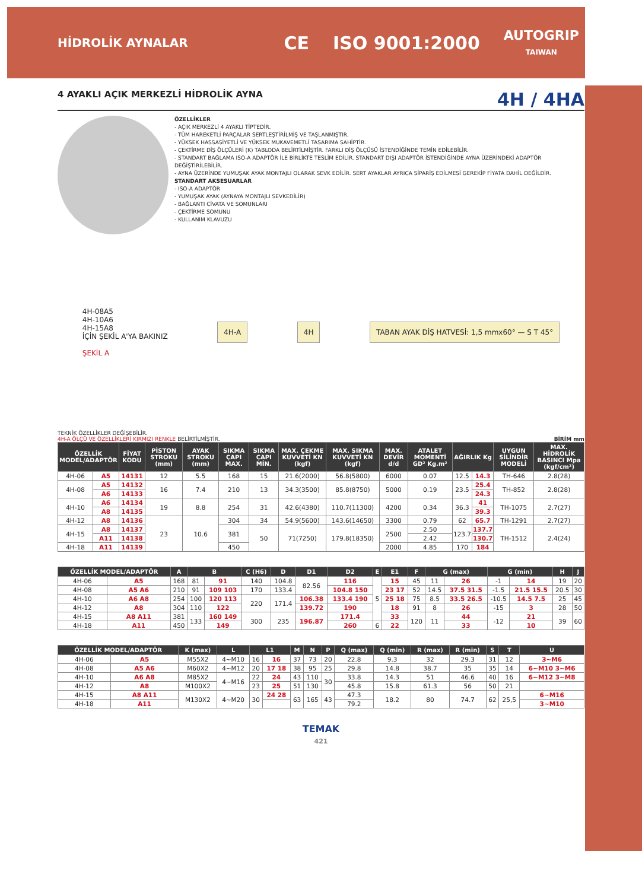HİDROLİK AYNALAR
CE ISO 9001:2000 AUTOGRIP
TAIWAN
4 AYAKLI AÇIK MERKEZLİ HİDROLİK AYNA 4H / 4HA
ÖZELLİKLER
- AÇIK MERKEZLİ 4 AYAKLI TİPTEDİR.
- TÜM HAREKETLİ PARÇALAR SERTLEŞTİRİLMİŞ VE TAŞLANMIŞTIR.
- YÜKSEK HASSASİYETLİ VE YÜKSEK MUKAVEMETLİ TASARIMA SAHİPTİR.
- ÇEKTİRME DİŞ ÖLÇÜLERİ (K) TABLODA BELİRTİLMİŞTİR. FARKLI DİŞ ÖLÇÜSÜ İSTENDİĞİNDE TEMİN EDİLEBİLİR.
- STANDART BAĞLAMA ISO-A ADAPTÖR İLE BİRLİKTE TESLİM EDİLİR. STANDART DIŞI ADAPTÖR İSTENDİĞİNDE AYNA ÜZERİNDEKİ ADAPTÖR DEĞİŞTİRİLEBİLİR.
- AYNA ÜZERİNDE YUMUŞAK AYAK MONTAJLI OLARAK SEVK EDİLİR. SERT AYAKLAR AYRICA SİPARİŞ EDİLMESİ GEREKİP FİYATA DAHİL DEĞİLDİR.
STANDART AKSESUARLAR
- ISO-A ADAPTÖR
- YUMUŞAK AYAK (AYNAYA MONTAJLI SEVKEDİLİR)
- BAĞLANTI CİVATA VE SOMUNLARI
- ÇEKTİRME SOMUNU
- KULLANIM KLAVUZU
4H-08A5
4H-10A6
4H-15A8
İÇİN ŞEKİL A'YA BAKINIZ
ŞEKİL A
4H-A 4H
TABAN AYAK DİŞ HATVESİ: 1,5 mmx60° — S T 45°
TEKNİK ÖZELLİKLER DEĞİŞEBİLİR.
4H-A ÖLÇÜ VE ÖZELLİKLERİ KIRMIZI RENKLE BELİRTİLMİŞTİR. BİRİM mm
| ÖZELLİK MODEL/ADAPTÖR | | FİYAT KODU | PİSTON STROKU (mm) | AYAK STROKU (mm) | SIKMA ÇAPI MAX. | SIKMA ÇAPI MİN. | MAX. ÇEKME KUVVETİ KN (kgf) | MAX. SIKMA KUVVETİ KN (kgf) | MAX. DEVİR d/d | ATALET MOMENTİ GD² Kg.m² | AĞIRLIK Kg | | UYGUN SİLİNDİR MODELİ | MAX. HİDROLİK BASINCI Mpa (kgf/cm²) |
| --- | --- | --- | --- | --- | --- | --- | --- | --- | --- | --- | --- | --- | --- | --- |
| 4H-06 | A5 | 14131 | 12 | 5.5 | 168 | 15 | 21.6(2000) | 56.8(5800) | 6000 | 0.07 | 12.5 | 14.3 | TH-646 | 2.8(28) |
| 4H-08 | A5 | 14132 | 16 | 7.4 | 210 | 13 | 34.3(3500) | 85.8(8750) | 5000 | 0.19 | 23.5 | 25.4 | TH-852 | 2.8(28) |
| | A6 | 14133 | | | | | | | | | | 24.3 | | |
| 4H-10 | A6 | 14134 | 19 | 8.8 | 254 | 31 | 42.6(4380) | 110.7(11300) | 4200 | 0.34 | 36.3 | 41 | TH-1075 | 2.7(27) |
| | A8 | 14135 | | | | | | | | | | 39.3 | | |
| 4H-12 | A8 | 14136 | 23 | 10.6 | 304 | 34 | 54.9(5600) | 143.6(14650) | 3300 | 0.79 | 62 | 65.7 | TH-1291 | 2.7(27) |
| 4H-15 | A8 | 14137 | | | 381 | 50 | 71(7250) | 179.8(18350) | 2500 | 2.50 | 123.7 | 137.7 | TH-1512 | 2.4(24) |
| | A11 | 14138 | | | | | | | | 2.42 | | 130.7 | | |
| 4H-18 | A11 | 14139 | | | 450 | | | | 2000 | 4.85 | 170 | 184 | | |
| ÖZELLİK MODEL/ADAPTÖR | | A | B | | C (H6) | D | D1 | D2 | E | E1 | F | G (max) | | G (min) | | H | J |
| --- | --- | --- | --- | --- | --- | --- | --- | --- | --- | --- | --- | --- | --- | --- | --- | --- | --- |
| 4H-06 | A5 | 168 | 81 | 91 | 140 | 104.8 | 82.56 | 116 | 5 | 15 | 45 | 11 | 26 | -1 | 14 | 19 | 20 |
| 4H-08 | A5 A6 | 210 | 91 | 109 103 | 170 | 133.4 | | 104.8 150 | | 23 17 | 52 | 14.5 | 37.5 31.5 | -1.5 | 21.5 15.5 | 20.5 | 30 |
| 4H-10 | A6 A8 | 254 | 100 | 120 113 | 220 | 171.4 | 106.38 | 133.4 190 | | 25 18 | 75 | 8.5 | 33.5 26.5 | -10.5 | 14.5 7.5 | 25 | 45 |
| 4H-12 | A8 | 304 | 110 | 122 | | | 139.72 | 190 | | 18 | 91 | 8 | 26 | -15 | 3 | 28 | 50 |
| 4H-15 | A8 A11 | 381 | 133 | 160 149 | 300 | 235 | 196.87 | 171.4 | | 33 | 120 | 11 | 44 | -12 | 21 | 39 | 60 |
| 4H-18 | A11 | 450 | | 149 | | | | 260 | 6 | 22 | | | 33 | | 10 | | |
| ÖZELLİK MODEL/ADAPTÖR | | K (max) | L | L1 | | M | N | P | Q (max) | Q (min) | R (max) | R (min) | S | T | U |
| --- | --- | --- | --- | --- | --- | --- | --- | --- | --- | --- | --- | --- | --- | --- | --- |
| 4H-06 | A5 | M55X2 | 4~M10 | 16 | 16 | 37 | 73 | 20 | 22.8 | 9.3 | 32 | 29.3 | 31 | 12 | 3~M6 |
| 4H-08 | A5 A6 | M60X2 | 4~M12 | 20 | 17 18 | 38 | 95 | 25 | 29.8 | 14.8 | 38.7 | 35 | 35 | 14 | 6~M10 3~M6 |
| 4H-10 | A6 A8 | M85X2 | 4~M16 | 22 | 24 | 43 | 110 | 30 | 33.8 | 14.3 | 51 | 46.6 | 40 | 16 | 6~M12 3~M8 |
| 4H-12 | A8 | M100X2 | | 23 | 25 | 51 | 130 | | 45.8 | 15.8 | 61.3 | 56 | 50 | 21 | |
| 4H-15 | A8 A11 | M130X2 | 4~M20 | 30 | 24 28 | 63 | 165 | 43 | 47.3 | 18.2 | 80 | 74.7 | 62 | 25,5 | 6~M16 |
| 4H-18 | A11 | | | | | | | | 79.2 | | | | | | 3~M10 |
TEMAK
421